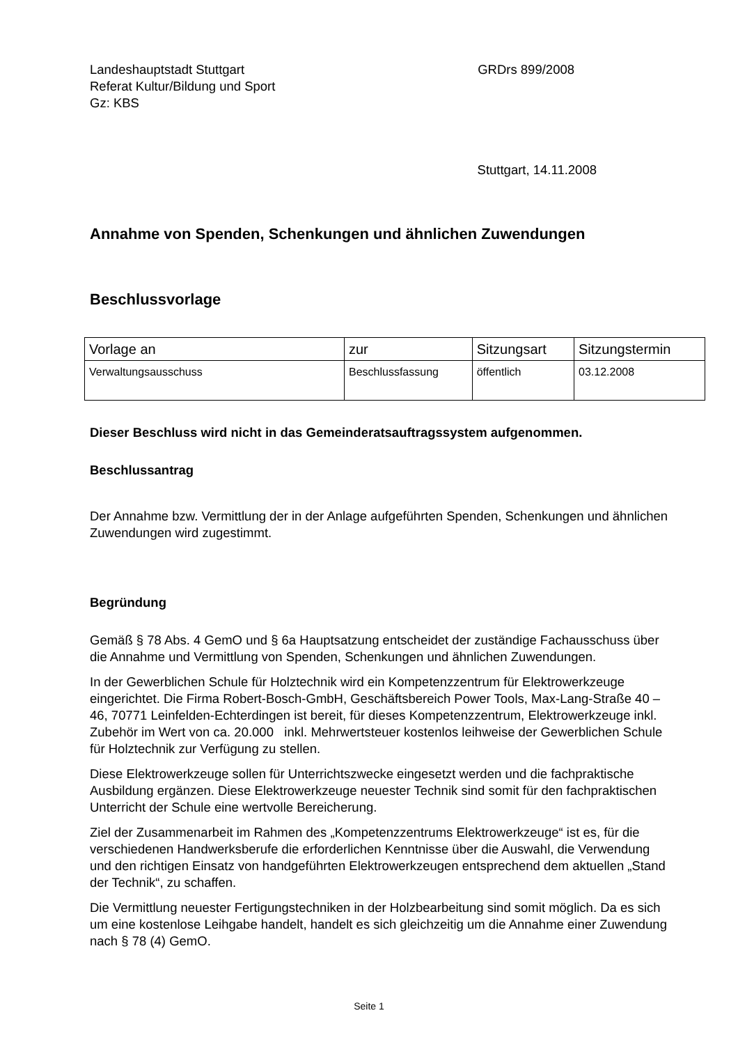Landeshauptstadt Stuttgart
Referat Kultur/Bildung und Sport
Gz: KBS
GRDrs 899/2008
Stuttgart, 14.11.2008
Annahme von Spenden, Schenkungen und ähnlichen Zuwendungen
Beschlussvorlage
| Vorlage an | zur | Sitzungsart | Sitzungstermin |
| --- | --- | --- | --- |
| Verwaltungsausschuss | Beschlussfassung | öffentlich | 03.12.2008 |
Dieser Beschluss wird nicht in das Gemeinderatsauftragssystem aufgenommen.
Beschlussantrag
Der Annahme bzw. Vermittlung der in der Anlage aufgeführten Spenden, Schenkungen und ähnlichen Zuwendungen wird zugestimmt.
Begründung
Gemäß § 78 Abs. 4 GemO und § 6a Hauptsatzung entscheidet der zuständige Fachausschuss über die Annahme und Vermittlung von Spenden, Schenkungen und ähnlichen Zuwendungen.
In der Gewerblichen Schule für Holztechnik wird ein Kompetenzzentrum für Elektrowerkzeuge eingerichtet. Die Firma Robert-Bosch-GmbH, Geschäftsbereich Power Tools, Max-Lang-Straße 40 – 46, 70771 Leinfelden-Echterdingen ist bereit, für dieses Kompetenzzentrum, Elektrowerkzeuge inkl. Zubehör im Wert von ca. 20.000 inkl. Mehrwertsteuer kostenlos leihweise der Gewerblichen Schule für Holztechnik zur Verfügung zu stellen.
Diese Elektrowerkzeuge sollen für Unterrichtszwecke eingesetzt werden und die fachpraktische Ausbildung ergänzen. Diese Elektrowerkzeuge neuester Technik sind somit für den fachpraktischen Unterricht der Schule eine wertvolle Bereicherung.
Ziel der Zusammenarbeit im Rahmen des „Kompetenzzentrums Elektrowerkzeuge“ ist es, für die verschiedenen Handwerksberufe die erforderlichen Kenntnisse über die Auswahl, die Verwendung und den richtigen Einsatz von handgeführten Elektrowerkzeugen entsprechend dem aktuellen „Stand der Technik“, zu schaffen.
Die Vermittlung neuester Fertigungstechniken in der Holzbearbeitung sind somit möglich. Da es sich um eine kostenlose Leihgabe handelt, handelt es sich gleichzeitig um die Annahme einer Zuwendung nach § 78 (4) GemO.
Seite 1